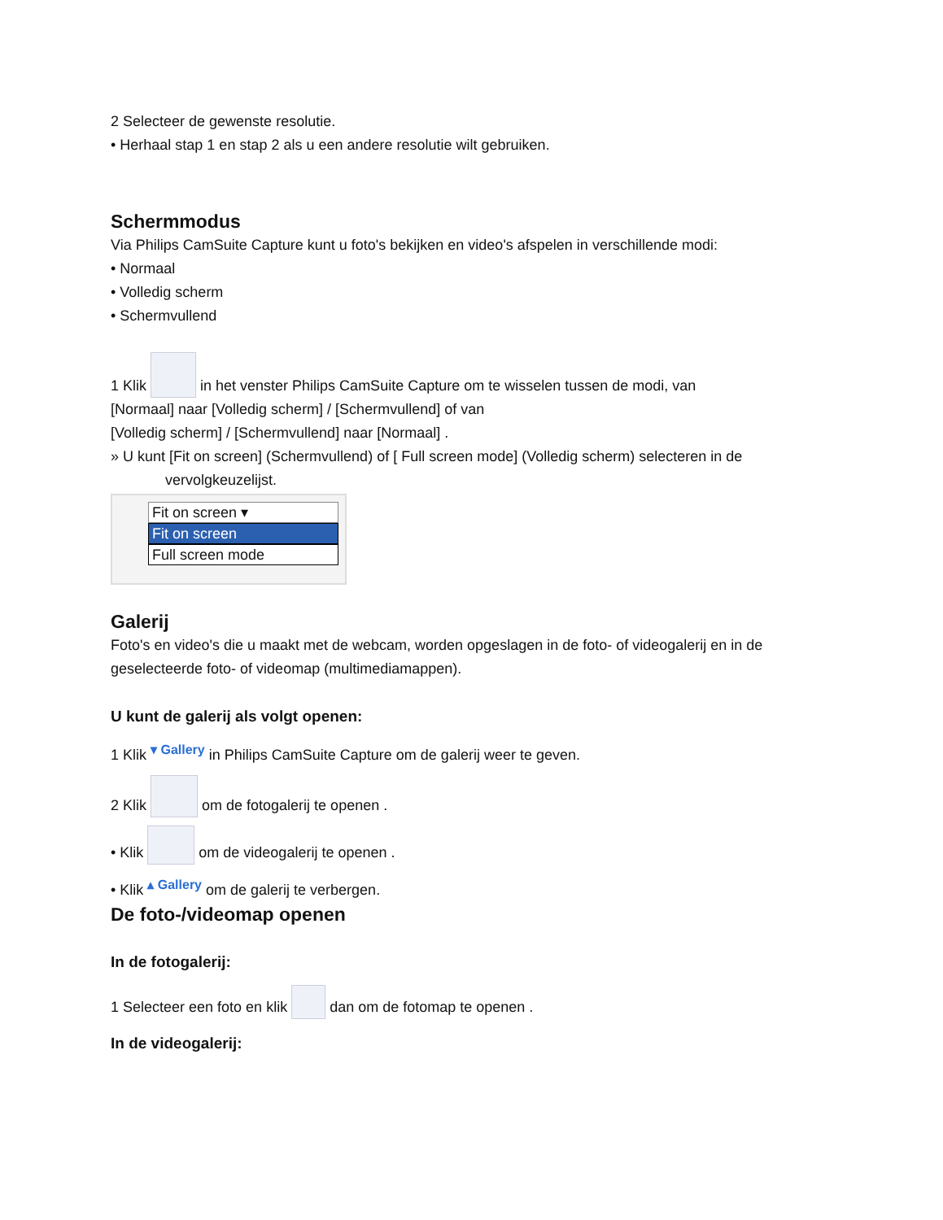2 Selecteer de gewenste resolutie.
• Herhaal stap 1 en stap 2 als u een andere resolutie wilt gebruiken.
Schermmodus
Via Philips CamSuite Capture kunt u foto's bekijken en video's afspelen in verschillende modi:
• Normaal
• Volledig scherm
• Schermvullend
1 Klik in het venster Philips CamSuite Capture om te wisselen tussen de modi, van
[Normaal] naar [Volledig scherm] / [Schermvullend] of van
[Volledig scherm] / [Schermvullend] naar [Normaal] .
» U kunt [Fit on screen] (Schermvullend) of [ Full screen mode] (Volledig scherm) selecteren in de
vervolgkeuzelijst.
Fit on screen ▾
Fit on screen
Full screen mode
Galerij
Foto's en video's die u maakt met de webcam, worden opgeslagen in de foto- of videogalerij en in de
geselecteerde foto- of videomap (multimediamappen).
U kunt de galerij als volgt openen:
1 Klik ▾ Gallery in Philips CamSuite Capture om de galerij weer te geven.
2 Klik om de fotogalerij te openen .
• Klik om de videogalerij te openen .
• Klik ▴ Gallery om de galerij te verbergen.
De foto-/videomap openen
In de fotogalerij:
1 Selecteer een foto en klik dan om de fotomap te openen .
In de videogalerij: